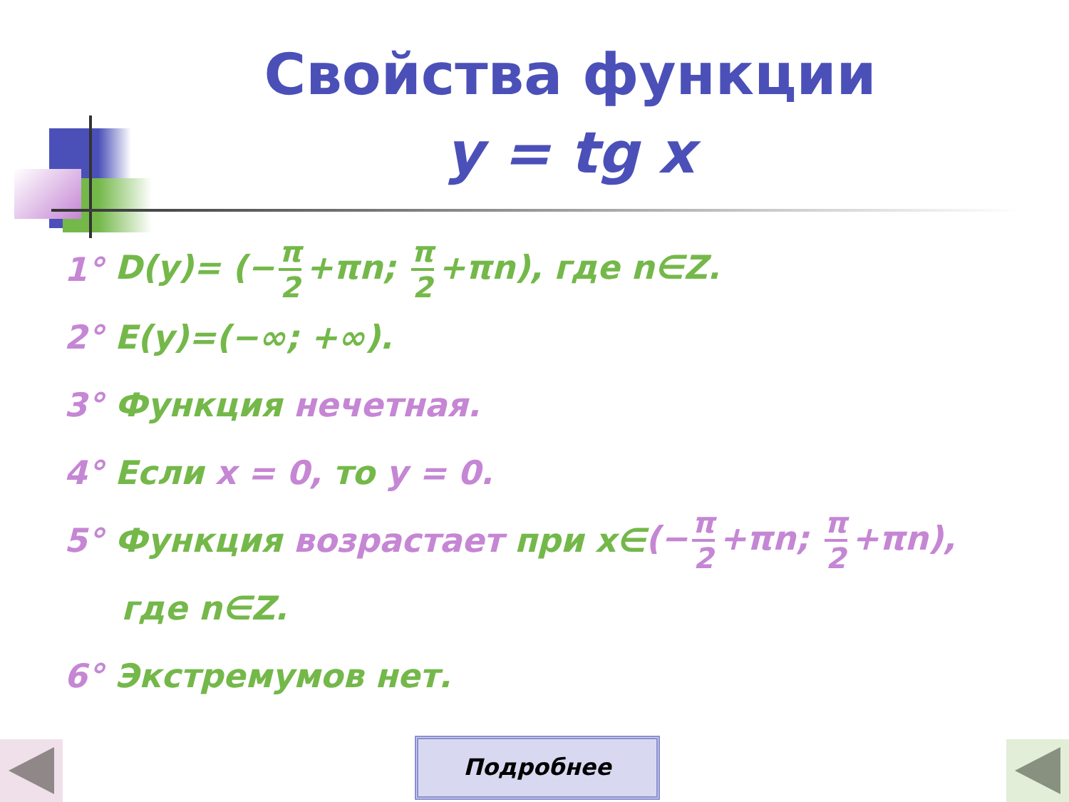Свойства функции
y = tg x
1° D(y)= (− π 2 +πn; π 2 +πn), где n∈Z.
2° E(y)=(−∞; +∞).
3° Функция нечетная.
4° Если x = 0, то y = 0.
5° Функция возрастает при x∈ (− π 2 +πn; π 2 +πn),
где n∈Z.
6° Экстремумов нет.
Подробнее